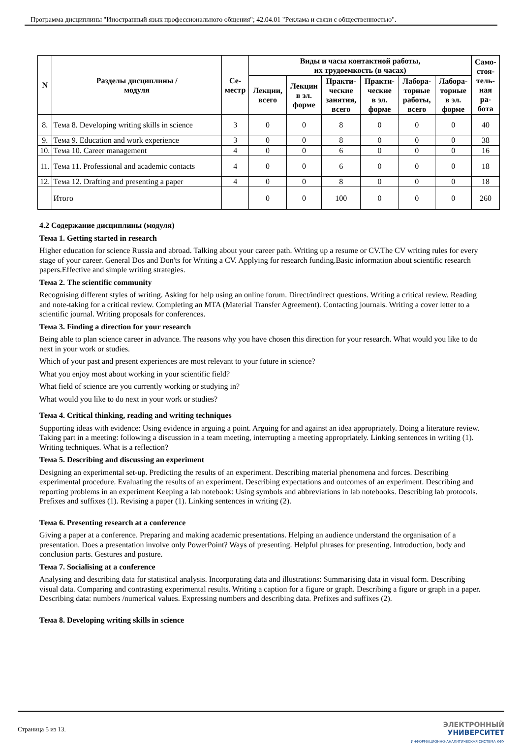Программа дисциплины "Иностранный язык профессионального общения"; 42.04.01 "Реклама и связи с общественностью".
| N | Разделы дисциплины / модуля | Се- местр | Виды и часы контактной работы, их трудоемкость (в часах) | | | | | | Само- стоя- тель- ная ра- бота |
| --- | --- | --- | --- | --- | --- | --- | --- | --- | --- |
| | | | Лекции, всего | Лекции в эл. форме | Практи- ческие занятия, всего | Практи- ческие в эл. форме | Лабора- торные работы, всего | Лабора- торные в эл. форме | |
| 8. | Тема 8. Developing writing skills in science | 3 | 0 | 0 | 8 | 0 | 0 | 0 | 40 |
| 9. | Тема 9. Education and work experience | 3 | 0 | 0 | 8 | 0 | 0 | 0 | 38 |
| 10. | Тема 10. Career management | 4 | 0 | 0 | 6 | 0 | 0 | 0 | 16 |
| 11. | Тема 11. Professional and academic contacts | 4 | 0 | 0 | 6 | 0 | 0 | 0 | 18 |
| 12. | Тема 12. Drafting and presenting a paper | 4 | 0 | 0 | 8 | 0 | 0 | 0 | 18 |
| | Итого | | 0 | 0 | 100 | 0 | 0 | 0 | 260 |
4.2 Содержание дисциплины (модуля)
Тема 1. Getting started in research
Higher education for science Russia and abroad. Talking about your career path. Writing up a resume or CV.The CV writing rules for every stage of your career. General Dos and Don'ts for Writing a CV. Applying for research funding.Basic information about scientific research papers.Effective and simple writing strategies.
Тема 2. The scientific community
Recognising different styles of writing. Asking for help using an online forum. Direct/indirect questions. Writing a critical review. Reading and note-taking for a critical review. Completing an MTA (Material Transfer Agreement). Contacting journals. Writing a cover letter to a scientific journal. Writing proposals for conferences.
Тема 3. Finding a direction for your research
Being able to plan science career in advance. The reasons why you have chosen this direction for your research. What would you like to do next in your work or studies.
Which of your past and present experiences are most relevant to your future in science?
What you enjoy most about working in your scientific field?
What field of science are you currently working or studying in?
What would you like to do next in your work or studies?
Тема 4. Critical thinking, reading and writing techniques
Supporting ideas with evidence: Using evidence in arguing a point. Arguing for and against an idea appropriately. Doing a literature review. Taking part in a meeting: following a discussion in a team meeting, interrupting a meeting appropriately. Linking sentences in writing (1). Writing techniques. What is a reflection?
Тема 5. Describing and discussing an experiment
Designing an experimental set-up. Predicting the results of an experiment. Describing material phenomena and forces. Describing experimental procedure. Evaluating the results of an experiment. Describing expectations and outcomes of an experiment. Describing and reporting problems in an experiment Keeping a lab notebook: Using symbols and abbreviations in lab notebooks. Describing lab protocols. Prefixes and suffixes (1). Revising a paper (1). Linking sentences in writing (2).
Тема 6. Presenting research at a conference
Giving a paper at a conference. Preparing and making academic presentations. Helping an audience understand the organisation of a presentation. Does a presentation involve only PowerPoint? Ways of presenting. Helpful phrases for presenting. Introduction, body and conclusion parts. Gestures and posture.
Тема 7. Socialising at a conference
Analysing and describing data for statistical analysis. Incorporating data and illustrations: Summarising data in visual form. Describing visual data. Comparing and contrasting experimental results. Writing a caption for a figure or graph. Describing a figure or graph in a paper. Describing data: numbers /numerical values. Expressing numbers and describing data. Prefixes and suffixes (2).
Тема 8. Developing writing skills in science
Страница 5 из 13.
ЭЛЕКТРОННЫЙ
УНИВЕРСИТЕТ
ИНФОРМАЦИОННО-АНАЛИТИЧЕСКАЯ СИСТЕМА КФУ